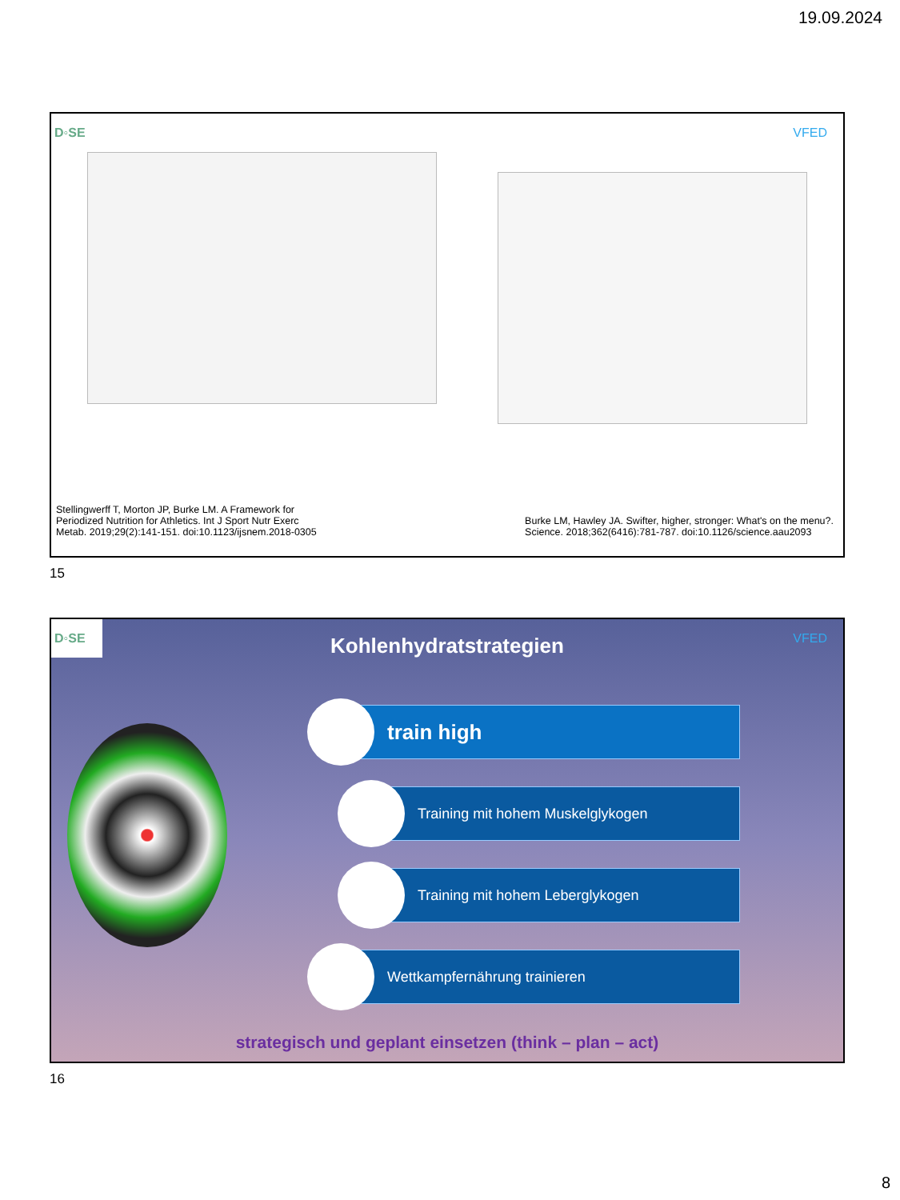19.09.2024
D◦SE
VFED
Stellingwerff T, Morton JP, Burke LM. A Framework for
Periodized Nutrition for Athletics. Int J Sport Nutr Exerc
Metab. 2019;29(2):141-151. doi:10.1123/ijsnem.2018-0305
Burke LM, Hawley JA. Swifter, higher, stronger: What's on the menu?.
Science. 2018;362(6416):781-787. doi:10.1126/science.aau2093
15
D◦SE
VFED
Kohlenhydratstrategien
train high
Training mit hohem Muskelglykogen
Training mit hohem Leberglykogen
Wettkampfernährung trainieren
strategisch und geplant einsetzen (think – plan – act)
16
8